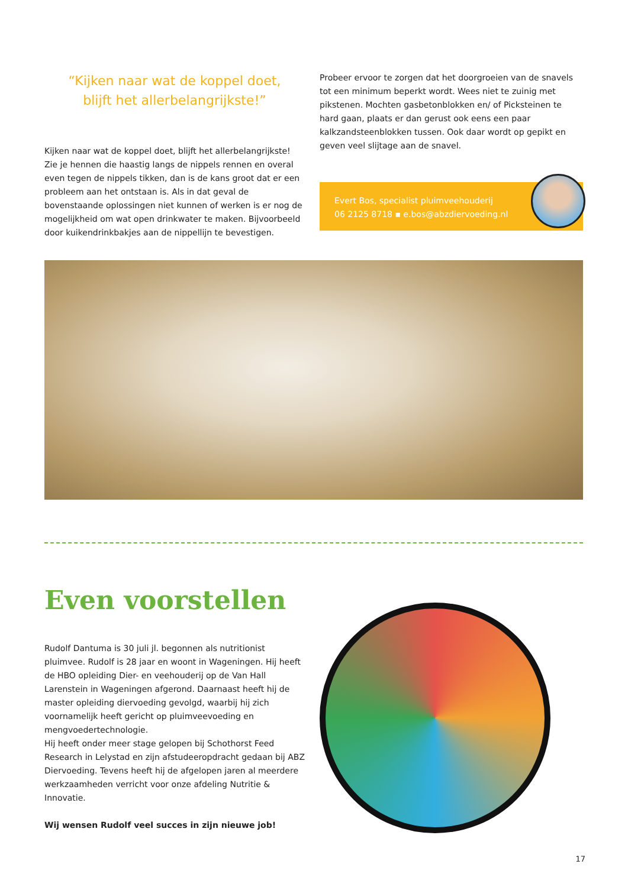“Kijken naar wat de koppel doet,
blijft het allerbelangrijkste!”
Kijken naar wat de koppel doet, blijft het allerbelangrijkste! Zie je hennen die haastig langs de nippels rennen en overal even tegen de nippels tikken, dan is de kans groot dat er een probleem aan het ontstaan is. Als in dat geval de bovenstaande oplossingen niet kunnen of werken is er nog de mogelijkheid om wat open drinkwater te maken. Bijvoorbeeld door kuikendrinkbakjes aan de nippellijn te bevestigen.
Probeer ervoor te zorgen dat het doorgroeien van de snavels tot een minimum beperkt wordt. Wees niet te zuinig met pikstenen. Mochten gasbetonblokken en/ of Picksteinen te hard gaan, plaats er dan gerust ook eens een paar kalkzandsteenblokken tussen. Ook daar wordt op gepikt en geven veel slijtage aan de snavel.
Evert Bos, specialist pluimveehouderij
06 2125 8718 ▪ e.bos@abzdiervoeding.nl
Even voorstellen
Rudolf Dantuma is 30 juli jl. begonnen als nutritionist pluimvee. Rudolf is 28 jaar en woont in Wageningen. Hij heeft de HBO opleiding Dier- en veehouderij op de Van Hall Larenstein in Wageningen afgerond. Daarnaast heeft hij de master opleiding diervoeding gevolgd, waarbij hij zich voornamelijk heeft gericht op pluimveevoeding en mengvoedertechnologie.
Hij heeft onder meer stage gelopen bij Schothorst Feed Research in Lelystad en zijn afstudeeropdracht gedaan bij ABZ Diervoeding. Tevens heeft hij de afgelopen jaren al meerdere werkzaamheden verricht voor onze afdeling Nutritie & Innovatie.
Wij wensen Rudolf veel succes in zijn nieuwe job!
17